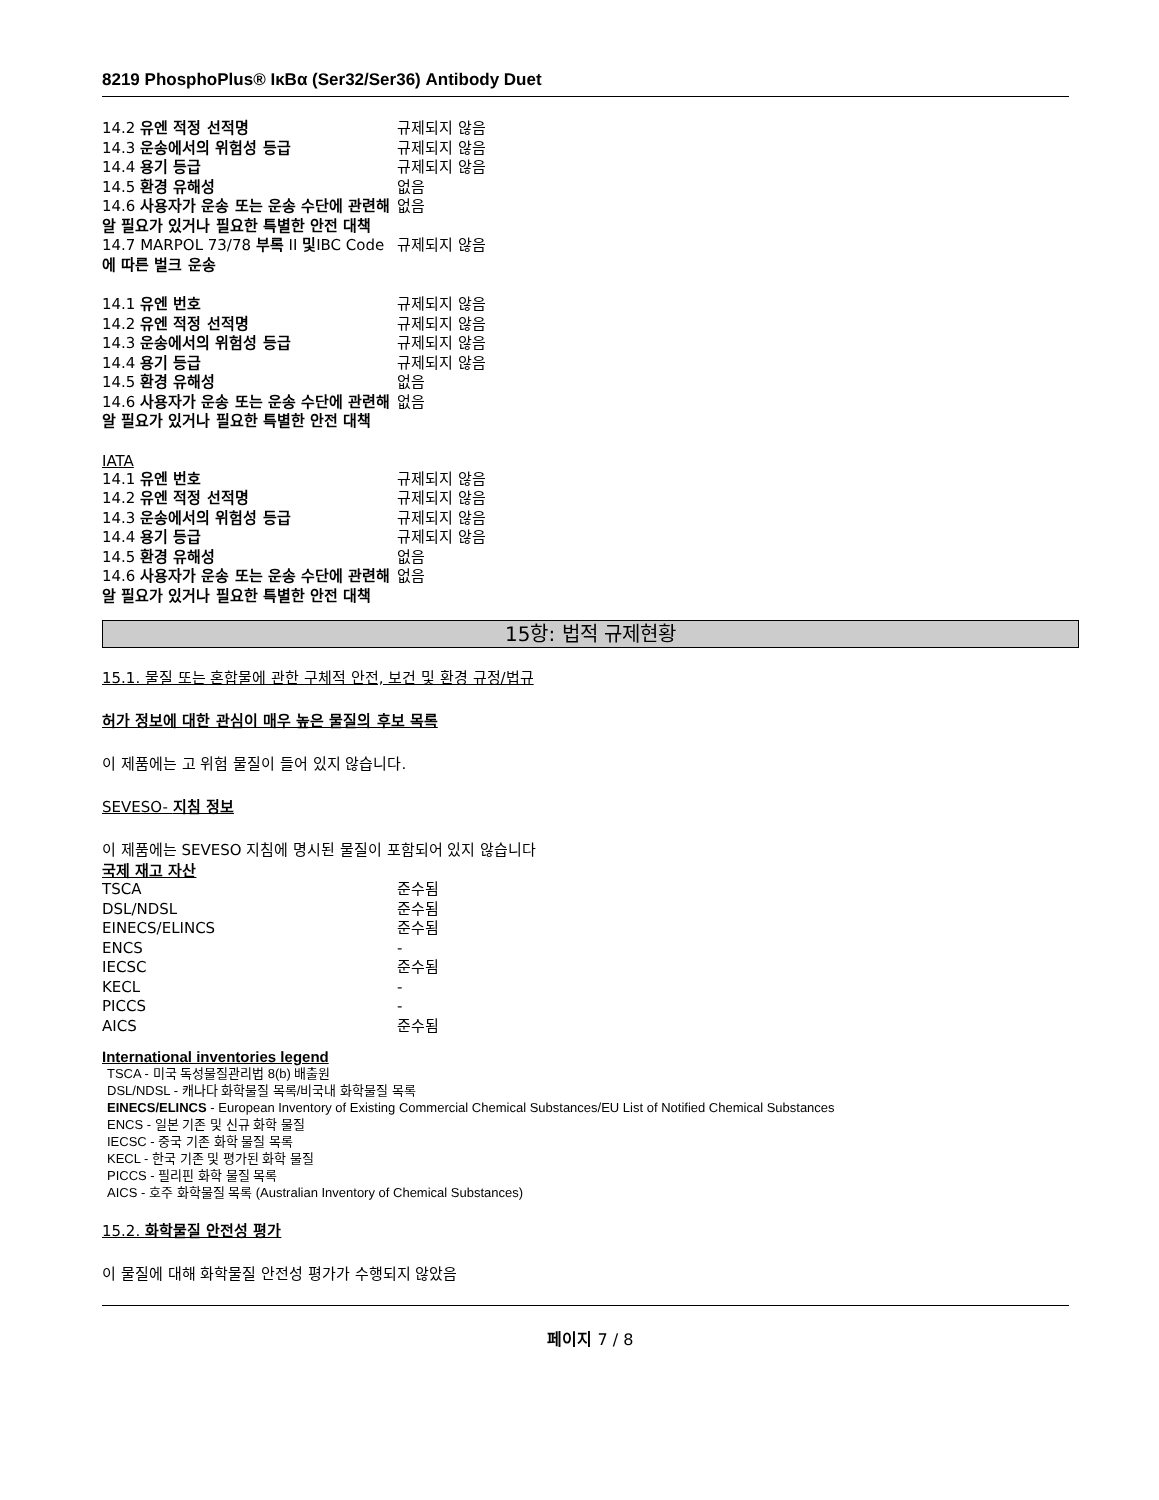8219 PhosphoPlus® IκBα (Ser32/Ser36) Antibody Duet
| 14.2 유엔 적정 선적명 | 규제되지 않음 |
| 14.3 운송에서의 위험성 등급 | 규제되지 않음 |
| 14.4 용기 등급 | 규제되지 않음 |
| 14.5 환경 유해성 | 없음 |
| 14.6 사용자가 운송 또는 운송 수단에 관련해 알 필요가 있거나 필요한 특별한 안전 대책 | 없음 |
| 14.7 MARPOL 73/78 부록 II 및 IBC Code 에 따른 벌크 운송 | 규제되지 않음 |
| 14.1 유엔 번호 | 규제되지 않음 |
| 14.2 유엔 적정 선적명 | 규제되지 않음 |
| 14.3 운송에서의 위험성 등급 | 규제되지 않음 |
| 14.4 용기 등급 | 규제되지 않음 |
| 14.5 환경 유해성 | 없음 |
| 14.6 사용자가 운송 또는 운송 수단에 관련해 알 필요가 있거나 필요한 특별한 안전 대책 | 없음 |
IATA
| 14.1 유엔 번호 | 규제되지 않음 |
| 14.2 유엔 적정 선적명 | 규제되지 않음 |
| 14.3 운송에서의 위험성 등급 | 규제되지 않음 |
| 14.4 용기 등급 | 규제되지 않음 |
| 14.5 환경 유해성 | 없음 |
| 14.6 사용자가 운송 또는 운송 수단에 관련해 알 필요가 있거나 필요한 특별한 안전 대책 | 없음 |
15항: 법적 규제현황
15.1. 물질 또는 혼합물에 관한 구체적 안전, 보건 및 환경 규정/법규
허가 정보에 대한 관심이 매우 높은 물질의 후보 목록
이 제품에는 고 위험 물질이 들어 있지 않습니다.
SEVESO- 지침 정보
이 제품에는 SEVESO 지침에 명시된 물질이 포함되어 있지 않습니다
국제 재고 자산
| TSCA | 준수됨 |
| DSL/NDSL | 준수됨 |
| EINECS/ELINCS | 준수됨 |
| ENCS | - |
| IECSC | 준수됨 |
| KECL | - |
| PICCS | - |
| AICS | 준수됨 |
International inventories legend
TSCA - 미국 독성물질관리법 8(b) 배출원
DSL/NDSL - 캐나다 화학물질 목록/비국내 화학물질 목록
EINECS/ELINCS - European Inventory of Existing Commercial Chemical Substances/EU List of Notified Chemical Substances
ENCS - 일본 기존 및 신규 화학 물질
IECSC - 중국 기존 화학 물질 목록
KECL - 한국 기존 및 평가된 화학 물질
PICCS - 필리핀 화학 물질 목록
AICS - 호주 화학물질 목록 (Australian Inventory of Chemical Substances)
15.2. 화학물질 안전성 평가
이 물질에 대해 화학물질 안전성 평가가 수행되지 않았음
페이지 7 / 8